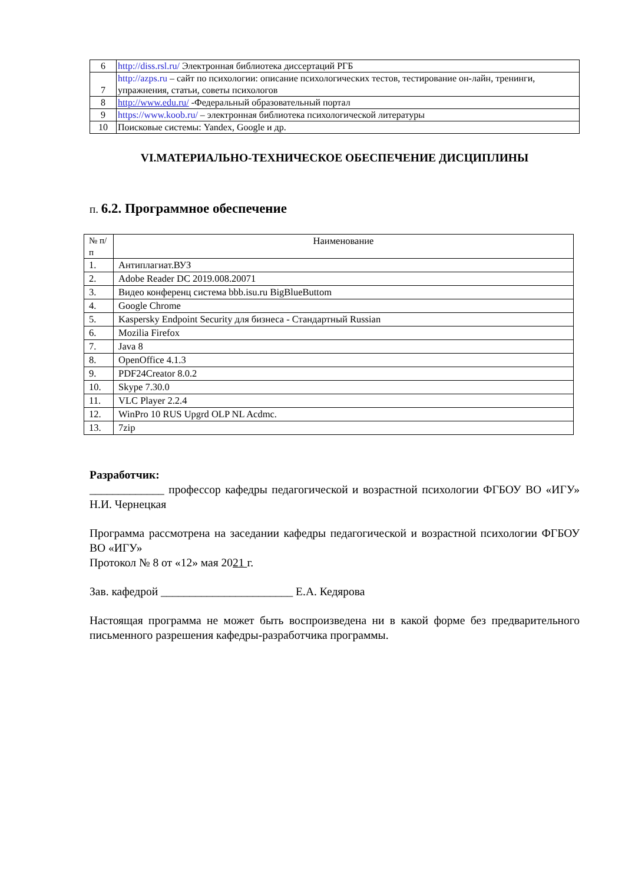| 6 | http://diss.rsl.ru/ Электронная библиотека диссертаций РГБ |
| 7 | http://azps.ru – сайт по психологии: описание психологических тестов, тестирование он-лайн, тренинги, упражнения, статьи, советы психологов |
| 8 | http://www.edu.ru/ -Федеральный образовательный портал |
| 9 | https://www.koob.ru/ – электронная библиотека психологической литературы |
| 10 | Поисковые системы: Yandex, Google и др. |
VI.МАТЕРИАЛЬНО-ТЕХНИЧЕСКОЕ ОБЕСПЕЧЕНИЕ ДИСЦИПЛИНЫ
п. 6.2. Программное обеспечение
| № п/п | Наименование |
| --- | --- |
| 1. | Антиплагиат.ВУЗ |
| 2. | Adobe Reader DC 2019.008.20071 |
| 3. | Видео конференц система bbb.isu.ru BigBlueButtom |
| 4. | Google Chrome |
| 5. | Kaspersky Endpoint Security для бизнеса - Стандартный Russian |
| 6. | Mozilia Firefox |
| 7. | Java 8 |
| 8. | OpenOffice 4.1.3 |
| 9. | PDF24Creator 8.0.2 |
| 10. | Skype 7.30.0 |
| 11. | VLC Player 2.2.4 |
| 12. | WinPro 10 RUS Upgrd OLP NL Acdmc. |
| 13. | 7zip |
Разработчик:
_____________ профессор кафедры педагогической и возрастной психологии ФГБОУ ВО «ИГУ» Н.И. Чернецкая
Программа рассмотрена на заседании кафедры педагогической и возрастной психологии ФГБОУ ВО «ИГУ»
Протокол № 8 от «12» мая 2021 г.
Зав. кафедрой _______________________ Е.А. Кедярова
Настоящая программа не может быть воспроизведена ни в какой форме без предварительного письменного разрешения кафедры-разработчика программы.